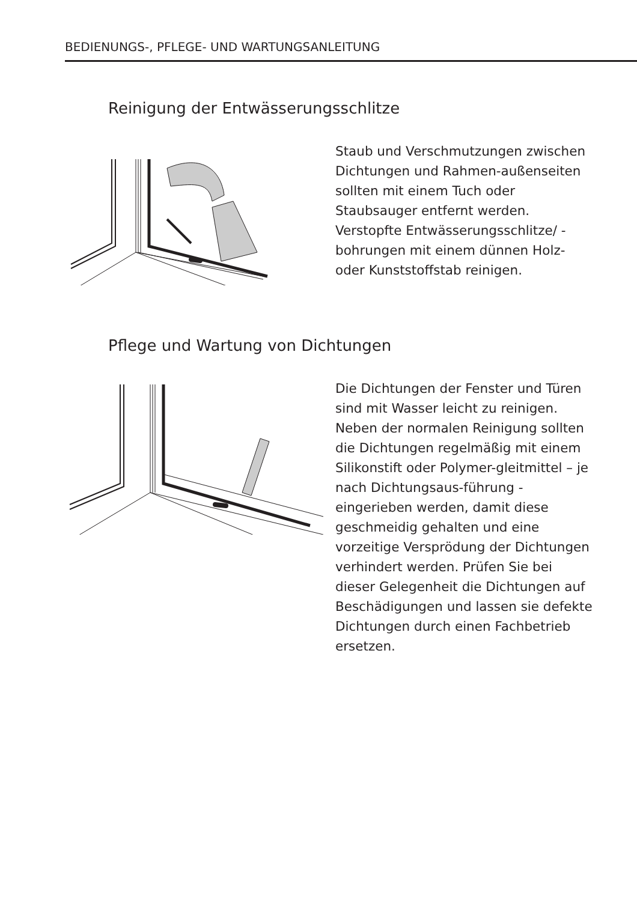BEDIENUNGS-, PFLEGE- UND WARTUNGSANLEITUNG
Reinigung der Entwässerungsschlitze
Staub und Verschmutzungen zwischen Dichtungen und Rahmen-außenseiten sollten mit einem Tuch oder Staubsauger entfernt werden. Verstopfte Entwässerungsschlitze/ -bohrungen mit einem dünnen Holz- oder Kunststoffstab reinigen.
Pflege und Wartung von Dichtungen
Die Dichtungen der Fenster und Türen sind mit Wasser leicht zu reinigen. Neben der normalen Reinigung sollten die Dichtungen regelmäßig mit einem Silikonstift oder Polymer-gleitmittel – je nach Dichtungsaus-führung - eingerieben werden, damit diese geschmeidig gehalten und eine vorzeitige Versprödung der Dichtungen verhindert werden. Prüfen Sie bei dieser Gelegenheit die Dichtungen auf Beschädigungen und lassen sie defekte Dichtungen durch einen Fachbetrieb ersetzen.